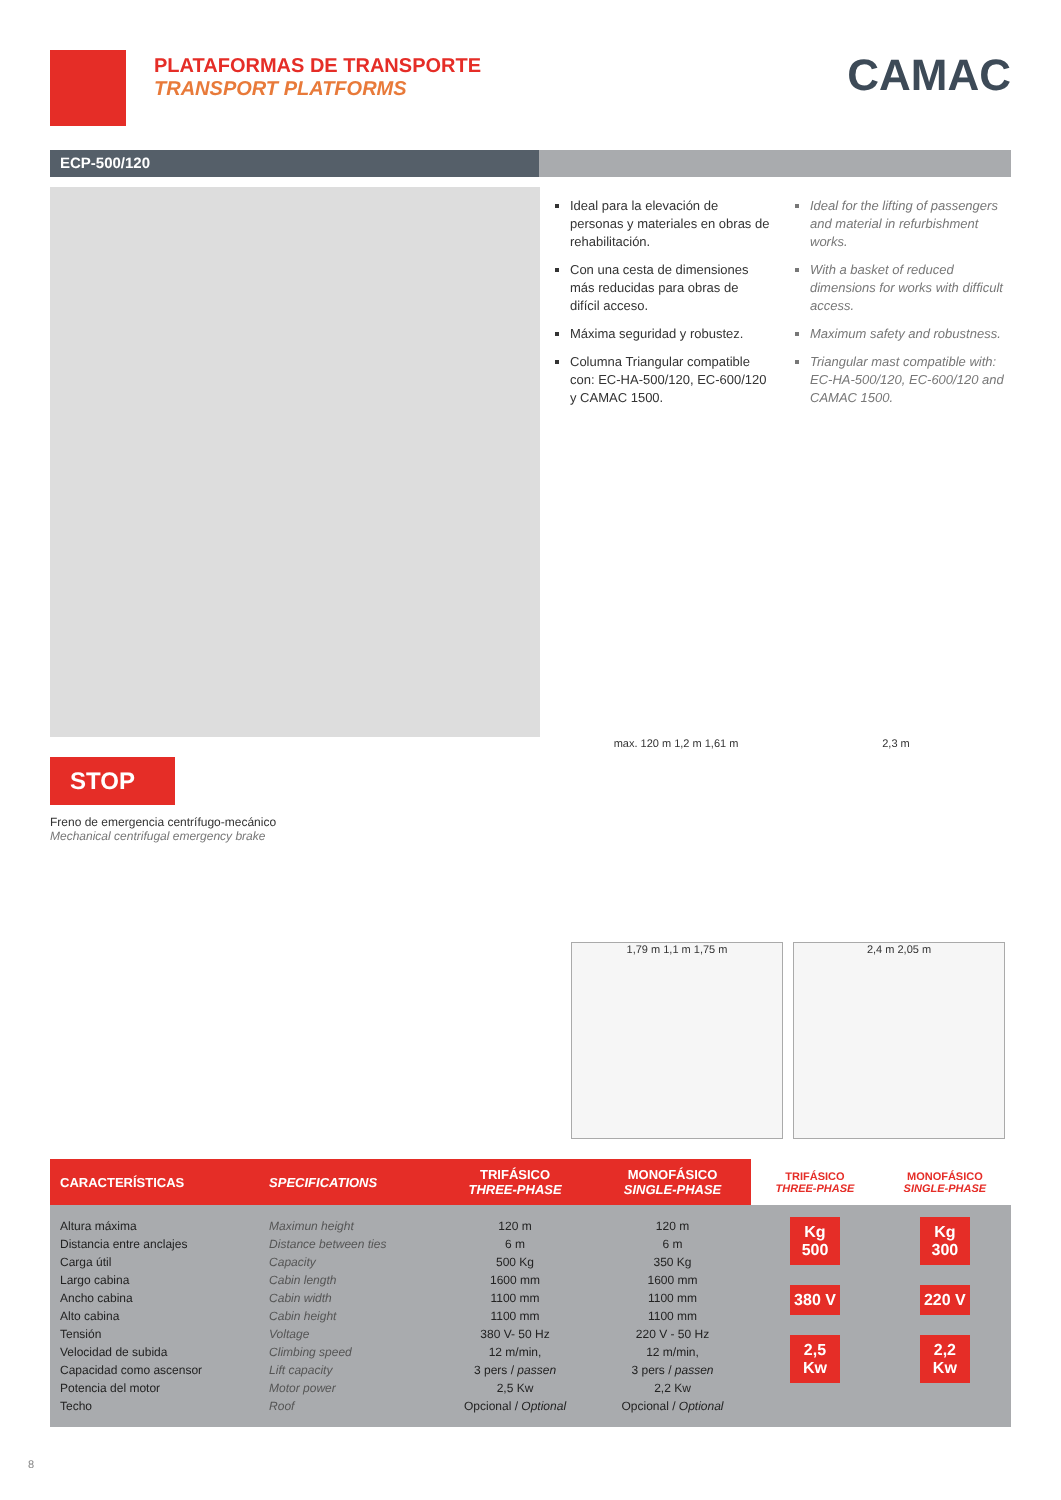PLATAFORMAS DE TRANSPORTE
TRANSPORT PLATFORMS
CAMAC
ECP-500/120
Ideal para la elevación de personas y materiales en obras de rehabilitación.
Con una cesta de dimensiones más reducidas para obras de difícil acceso.
Máxima seguridad y robustez.
Columna Triangular compatible con: EC-HA-500/120, EC-600/120 y CAMAC 1500.
Ideal for the lifting of passengers and material in refurbishment works.
With a basket of reduced dimensions for works with difficult access.
Maximum safety and robustness.
Triangular mast compatible with: EC-HA-500/120, EC-600/120 and CAMAC 1500.
STOP
Freno de emergencia centrífugo-mecánico
Mechanical centrifugal emergency brake
max. 120 m 1,2 m 1,61 m
2,3 m
1,79 m 1,1 m 1,75 m
2,4 m 2,05 m
| CARACTERÍSTICAS | SPECIFICATIONS | TRIFÁSICO THREE-PHASE | MONOFÁSICO SINGLE-PHASE | TRIFÁSICO THREE-PHASE | MONOFÁSICO SINGLE-PHASE |
| --- | --- | --- | --- | --- | --- |
| Altura máxima Distancia entre anclajes Carga útil Largo cabina Ancho cabina Alto cabina Tensión Velocidad de subida Capacidad como ascensor Potencia del motor Techo | Maximun height Distance between ties Capacity Cabin length Cabin width Cabin height Voltage Climbing speed Lift capacity Motor power Roof | 120 m 6 m 500 Kg 1600 mm 1100 mm 1100 mm 380 V- 50 Hz 12 m/min, 3 pers / passen 2,5 Kw Opcional / Optional | 120 m 6 m 350 Kg 1600 mm 1100 mm 1100 mm 220 V - 50 Hz 12 m/min, 3 pers / passen 2,2 Kw Opcional / Optional | Kg 500 380 V 2,5 Kw | Kg 300 220 V 2,2 Kw |
8